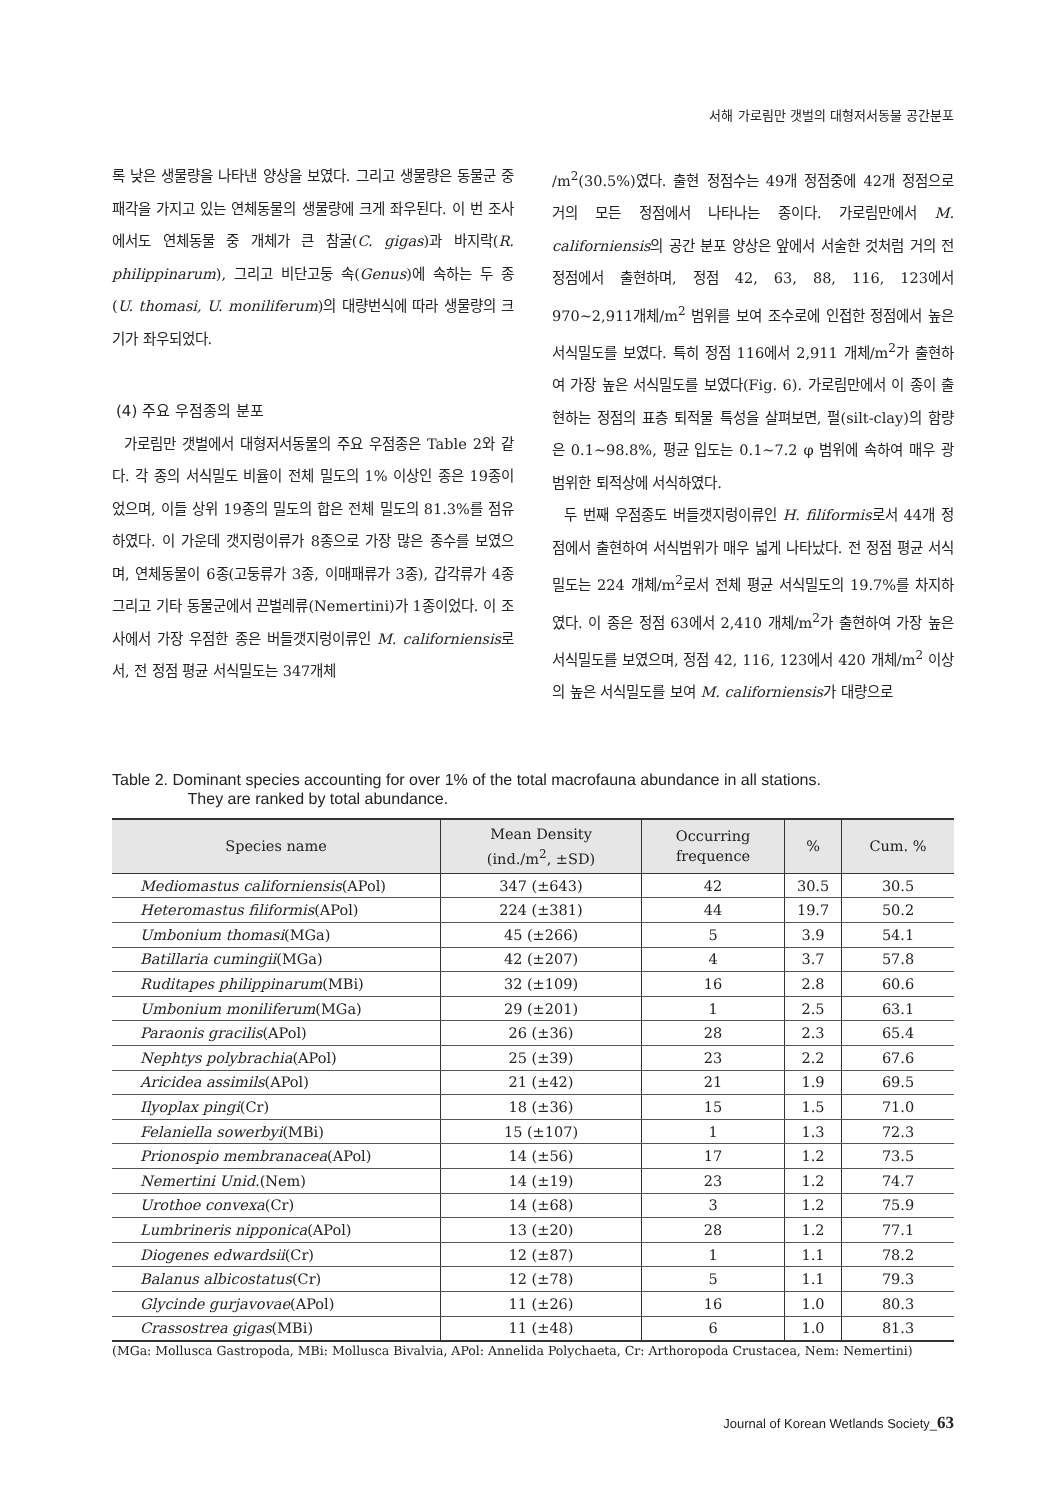서해 가로림만 갯벌의 대형저서동물 공간분포
록 낮은 생물량을 나타낸 양상을 보였다. 그리고 생물량은 동물군 중 패각을 가지고 있는 연체동물의 생물량에 크게 좌우된다. 이 번 조사에서도 연체동물 중 개체가 큰 참굴(C. gigas)과 바지락(R. philippinarum), 그리고 비단고둥 속(Genus)에 속하는 두 종(U. thomasi, U. moniliferum)의 대량번식에 따라 생물량의 크기가 좌우되었다.
(4) 주요 우점종의 분포
가로림만 갯벌에서 대형저서동물의 주요 우점종은 Table 2와 같다. 각 종의 서식밀도 비율이 전체 밀도의 1% 이상인 종은 19종이었으며, 이들 상위 19종의 밀도의 합은 전체 밀도의 81.3%를 점유하였다. 이 가운데 갯지렁이류가 8종으로 가장 많은 종수를 보였으며, 연체동물이 6종(고둥류가 3종, 이매패류가 3종), 갑각류가 4종 그리고 기타 동물군에서 끈벌레류(Nemertini)가 1종이었다. 이 조사에서 가장 우점한 종은 버들갯지렁이류인 M. californiensis로서, 전 정점 평균 서식밀도는 347개체
/m<sup>2</sup>(30.5%)였다. 출현 정점수는 49개 정점중에 42개 정점으로 거의 모든 정점에서 나타나는 종이다. 가로림만에서 M. californiensis의 공간 분포 양상은 앞에서 서술한 것처럼 거의 전 정점에서 출현하며, 정점 42, 63, 88, 116, 123에서 970~2,911개체/m<sup>2</sup> 범위를 보여 조수로에 인접한 정점에서 높은 서식밀도를 보였다. 특히 정점 116에서 2,911 개체/m<sup>2</sup>가 출현하여 가장 높은 서식밀도를 보였다(Fig. 6). 가로림만에서 이 종이 출현하는 정점의 표층 퇴적물 특성을 살펴보면, 펄(silt-clay)의 함량은 0.1~98.8%, 평균 입도는 0.1~7.2 φ 범위에 속하여 매우 광범위한 퇴적상에 서식하였다.
두 번째 우점종도 버들갯지렁이류인 H. filiformis로서 44개 정점에서 출현하여 서식범위가 매우 넓게 나타났다. 전 정점 평균 서식밀도는 224 개체/m<sup>2</sup>로서 전체 평균 서식밀도의 19.7%를 차지하였다. 이 종은 정점 63에서 2,410 개체/m<sup>2</sup>가 출현하여 가장 높은 서식밀도를 보였으며, 정점 42, 116, 123에서 420 개체/m<sup>2</sup> 이상의 높은 서식밀도를 보여 M. californiensis가 대량으로
Table 2. Dominant species accounting for over 1% of the total macrofauna abundance in all stations.
They are ranked by total abundance.
| Species name | Mean Density (ind./m<sup>2</sup>, ±SD) | Occurring frequence | % | Cum. % |
| --- | --- | --- | --- | --- |
| Mediomastus californiensis (APol) | 347 (±643) | 42 | 30.5 | 30.5 |
| Heteromastus filiformis (APol) | 224 (±381) | 44 | 19.7 | 50.2 |
| Umbonium thomasi (MGa) | 45 (±266) | 5 | 3.9 | 54.1 |
| Batillaria cumingii (MGa) | 42 (±207) | 4 | 3.7 | 57.8 |
| Ruditapes philippinarum (MBi) | 32 (±109) | 16 | 2.8 | 60.6 |
| Umbonium moniliferum (MGa) | 29 (±201) | 1 | 2.5 | 63.1 |
| Paraonis gracilis (APol) | 26 (±36) | 28 | 2.3 | 65.4 |
| Nephtys polybrachia (APol) | 25 (±39) | 23 | 2.2 | 67.6 |
| Aricidea assimils (APol) | 21 (±42) | 21 | 1.9 | 69.5 |
| Ilyoplax pingi (Cr) | 18 (±36) | 15 | 1.5 | 71.0 |
| Felaniella sowerbyi (MBi) | 15 (±107) | 1 | 1.3 | 72.3 |
| Prionospio membranacea (APol) | 14 (±56) | 17 | 1.2 | 73.5 |
| Nemertini Unid. (Nem) | 14 (±19) | 23 | 1.2 | 74.7 |
| Urothoe convexa (Cr) | 14 (±68) | 3 | 1.2 | 75.9 |
| Lumbrineris nipponica (APol) | 13 (±20) | 28 | 1.2 | 77.1 |
| Diogenes edwardsii (Cr) | 12 (±87) | 1 | 1.1 | 78.2 |
| Balanus albicostatus (Cr) | 12 (±78) | 5 | 1.1 | 79.3 |
| Glycinde gurjavovae (APol) | 11 (±26) | 16 | 1.0 | 80.3 |
| Crassostrea gigas (MBi) | 11 (±48) | 6 | 1.0 | 81.3 |
(MGa: Mollusca Gastropoda, MBi: Mollusca Bivalvia, APol: Annelida Polychaeta, Cr: Arthoropoda Crustacea, Nem: Nemertini)
Journal of Korean Wetlands Society_63